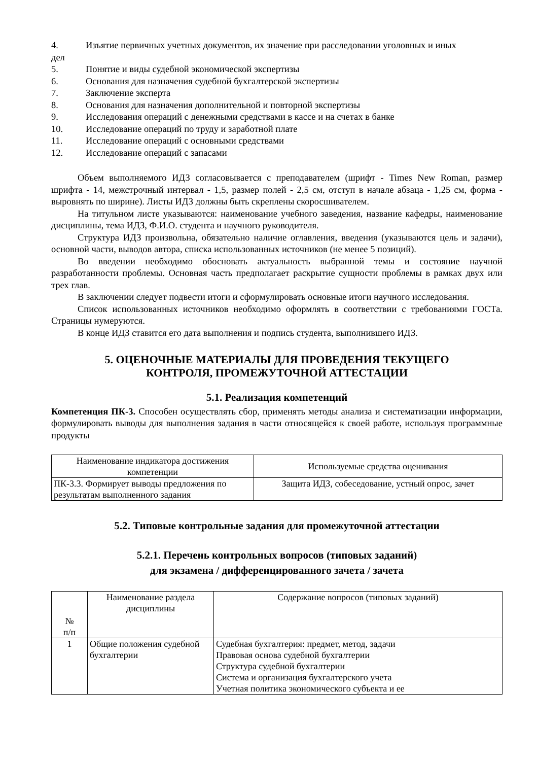4. Изъятие первичных учетных документов, их значение при расследовании уголовных и иных
дел
5. Понятие и виды судебной экономической экспертизы
6. Основания для назначения судебной бухгалтерской экспертизы
7. Заключение эксперта
8. Основания для назначения дополнительной и повторной экспертизы
9. Исследования операций с денежными средствами в кассе и на счетах в банке
10. Исследование операций по труду и заработной плате
11. Исследование операций с основными средствами
12. Исследование операций с запасами
Объем выполняемого ИДЗ согласовывается с преподавателем (шрифт - Times New Roman, размер шрифта - 14, межстрочный интервал - 1,5, размер полей - 2,5 см, отступ в начале абзаца - 1,25 см, форма - выровнять по ширине). Листы ИДЗ должны быть скреплены скоросшивателем.
На титульном листе указываются: наименование учебного заведения, название кафедры, наименование дисциплины, тема ИДЗ, Ф.И.О. студента и научного руководителя.
Структура ИДЗ произвольна, обязательно наличие оглавления, введения (указываются цель и задачи), основной части, выводов автора, списка использованных источников (не менее 5 позиций).
Во введении необходимо обосновать актуальность выбранной темы и состояние научной разработанности проблемы. Основная часть предполагает раскрытие сущности проблемы в рамках двух или трех глав.
В заключении следует подвести итоги и сформулировать основные итоги научного исследования.
Список использованных источников необходимо оформлять в соответствии с требованиями ГОСТа. Страницы нумеруются.
В конце ИДЗ ставится его дата выполнения и подпись студента, выполнившего ИДЗ.
5. ОЦЕНОЧНЫЕ МАТЕРИАЛЫ ДЛЯ ПРОВЕДЕНИЯ ТЕКУЩЕГО
КОНТРОЛЯ, ПРОМЕЖУТОЧНОЙ АТТЕСТАЦИИ
5.1. Реализация компетенций
Компетенция ПК-3. Способен осуществлять сбор, применять методы анализа и систематизации информации, формулировать выводы для выполнения задания в части относящейся к своей работе, используя программные продукты
| Наименование индикатора достижения компетенции | Используемые средства оценивания |
| ПК-3.3. Формирует выводы предложения по результатам выполненного задания | Защита ИДЗ, собеседование, устный опрос, зачет |
5.2. Типовые контрольные задания для промежуточной аттестации
5.2.1. Перечень контрольных вопросов (типовых заданий)
для экзамена / дифференцированного зачета / зачета
| № п/п | Наименование раздела дисциплины | Содержание вопросов (типовых заданий) |
| 1 | Общие положения судебной бухгалтерии | Судебная бухгалтерия: предмет, метод, задачи Правовая основа судебной бухгалтерии Структура судебной бухгалтерии Система и организация бухгалтерского учета Учетная политика экономического субъекта и ее |